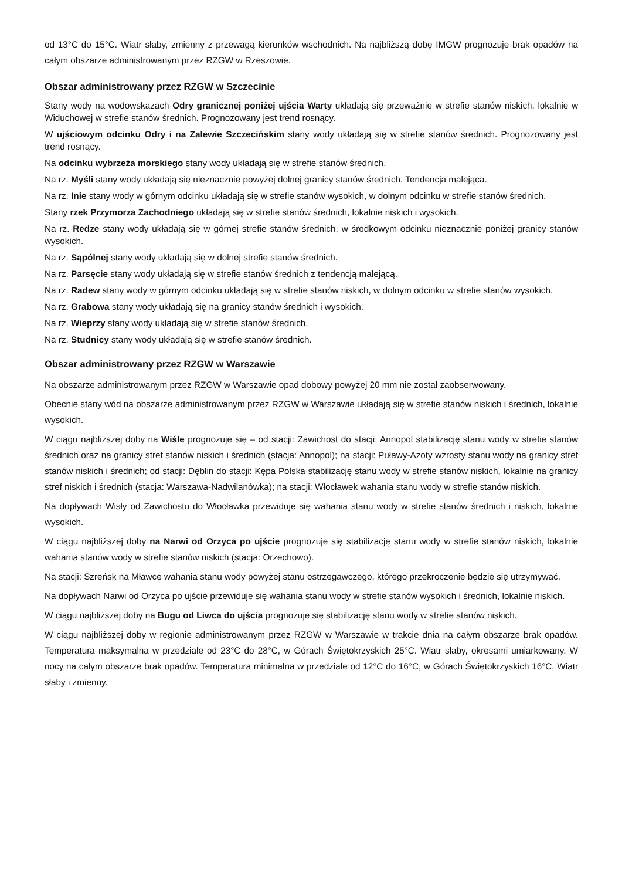od 13°C do 15°C. Wiatr słaby, zmienny z przewagą kierunków wschodnich. Na najbliższą dobę IMGW prognozuje brak opadów na całym obszarze administrowanym przez RZGW w Rzeszowie.
Obszar administrowany przez RZGW w Szczecinie
Stany wody na wodowskazach Odry granicznej poniżej ujścia Warty układają się przeważnie w strefie stanów niskich, lokalnie w Widuchowej w strefie stanów średnich. Prognozowany jest trend rosnący.
W ujściowym odcinku Odry i na Zalewie Szczecińskim stany wody układają się w strefie stanów średnich. Prognozowany jest trend rosnący.
Na odcinku wybrzeża morskiego stany wody układają się w strefie stanów średnich.
Na rz. Myśli stany wody układają się nieznacznie powyżej dolnej granicy stanów średnich. Tendencja malejąca.
Na rz. Inie stany wody w górnym odcinku układają się w strefie stanów wysokich, w dolnym odcinku w strefie stanów średnich.
Stany rzek Przymorza Zachodniego układają się w strefie stanów średnich, lokalnie niskich i wysokich.
Na rz. Redze stany wody układają się w górnej strefie stanów średnich, w środkowym odcinku nieznacznie poniżej granicy stanów wysokich.
Na rz. Sąpólnej stany wody układają się w dolnej strefie stanów średnich.
Na rz. Parsęcie stany wody układają się w strefie stanów średnich z tendencją malejącą.
Na rz. Radew stany wody w górnym odcinku układają się w strefie stanów niskich, w dolnym odcinku w strefie stanów wysokich.
Na rz. Grabowa stany wody układają się na granicy stanów średnich i wysokich.
Na rz. Wieprzy stany wody układają się w strefie stanów średnich.
Na rz. Studnicy stany wody układają się w strefie stanów średnich.
Obszar administrowany przez RZGW w Warszawie
Na obszarze administrowanym przez RZGW w Warszawie opad dobowy powyżej 20 mm nie został zaobserwowany.
Obecnie stany wód na obszarze administrowanym przez RZGW w Warszawie układają się w strefie stanów niskich i średnich, lokalnie wysokich.
W ciągu najbliższej doby na Wiśle prognozuje się – od stacji: Zawichost do stacji: Annopol stabilizację stanu wody w strefie stanów średnich oraz na granicy stref stanów niskich i średnich (stacja: Annopol); na stacji: Puławy-Azoty wzrosty stanu wody na granicy stref stanów niskich i średnich; od stacji: Dęblin do stacji: Kępa Polska stabilizację stanu wody w strefie stanów niskich, lokalnie na granicy stref niskich i średnich (stacja: Warszawa-Nadwilanówka); na stacji: Włocławek wahania stanu wody w strefie stanów niskich.
Na dopływach Wisły od Zawichostu do Włocławka przewiduje się wahania stanu wody w strefie stanów średnich i niskich, lokalnie wysokich.
W ciągu najbliższej doby na Narwi od Orzyca po ujście prognozuje się stabilizację stanu wody w strefie stanów niskich, lokalnie wahania stanów wody w strefie stanów niskich (stacja: Orzechowo).
Na stacji: Szreńsk na Mławce wahania stanu wody powyżej stanu ostrzegawczego, którego przekroczenie będzie się utrzymywać.
Na dopływach Narwi od Orzyca po ujście przewiduje się wahania stanu wody w strefie stanów wysokich i średnich, lokalnie niskich.
W ciągu najbliższej doby na Bugu od Liwca do ujścia prognozuje się stabilizację stanu wody w strefie stanów niskich.
W ciągu najbliższej doby w regionie administrowanym przez RZGW w Warszawie w trakcie dnia na całym obszarze brak opadów. Temperatura maksymalna w przedziale od 23°C do 28°C, w Górach Świętokrzyskich 25°C. Wiatr słaby, okresami umiarkowany. W nocy na całym obszarze brak opadów. Temperatura minimalna w przedziale od 12°C do 16°C, w Górach Świętokrzyskich 16°C. Wiatr słaby i zmienny.